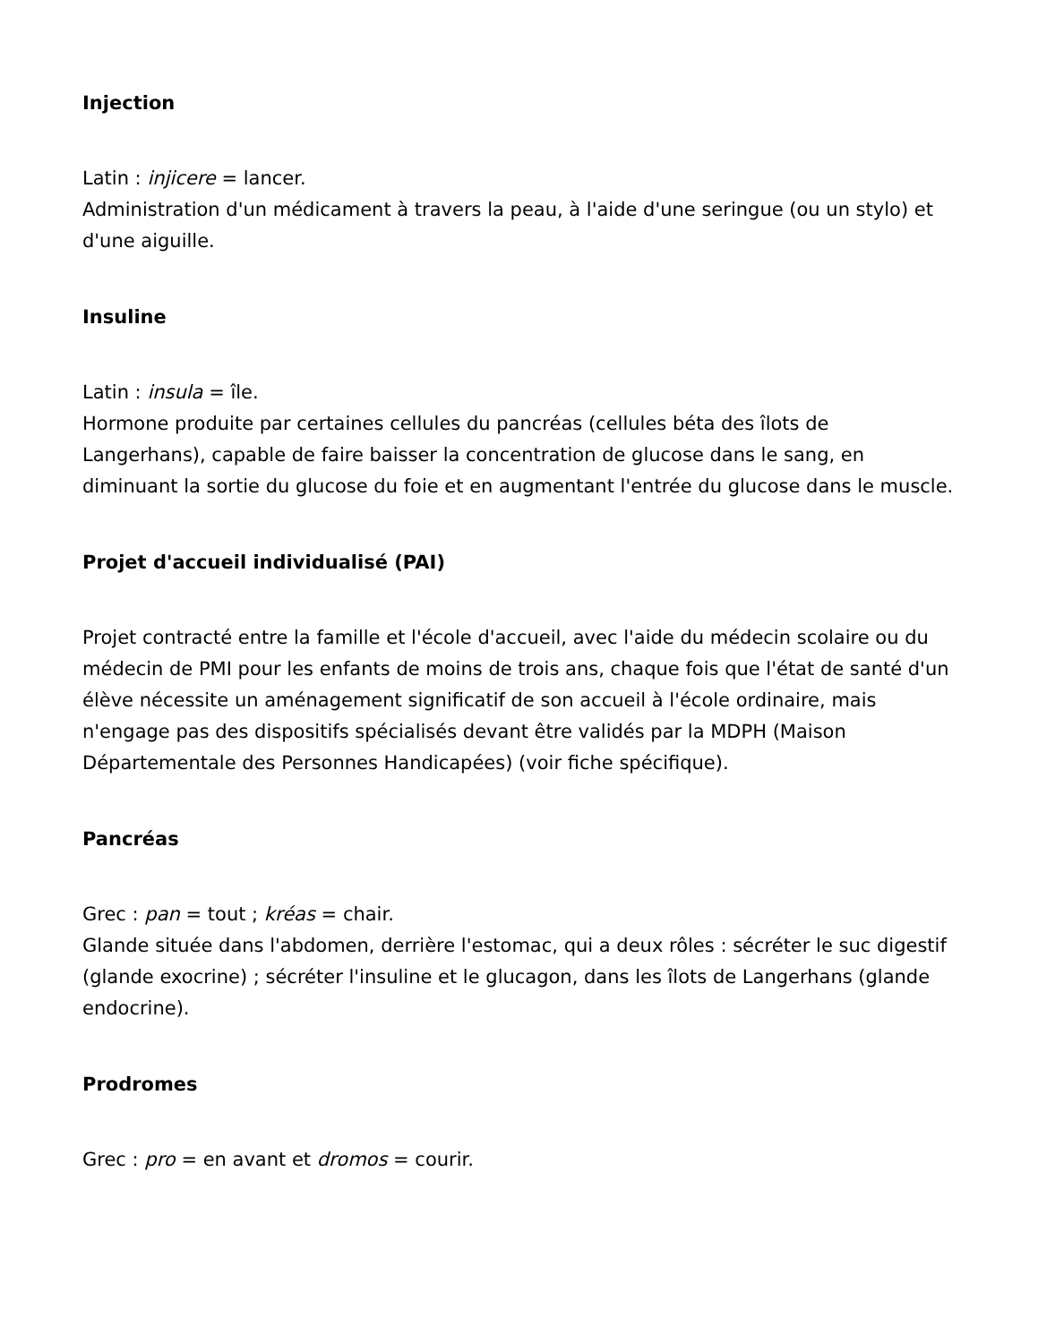Injection
Latin : injicere = lancer.
Administration d'un médicament à travers la peau, à l'aide d'une seringue (ou un stylo) et d'une aiguille.
Insuline
Latin : insula = île.
Hormone produite par certaines cellules du pancréas (cellules béta des îlots de Langerhans), capable de faire baisser la concentration de glucose dans le sang, en diminuant la sortie du glucose du foie et en augmentant l'entrée du glucose dans le muscle.
Projet d'accueil individualisé (PAI)
Projet contracté entre la famille et l'école d'accueil, avec l'aide du médecin scolaire ou du médecin de PMI pour les enfants de moins de trois ans, chaque fois que l'état de santé d'un élève nécessite un aménagement significatif de son accueil à l'école ordinaire, mais n'engage pas des dispositifs spécialisés devant être validés par la MDPH (Maison Départementale des Personnes Handicapées) (voir fiche spécifique).
Pancréas
Grec : pan = tout ; kréas = chair.
Glande située dans l'abdomen, derrière l'estomac, qui a deux rôles : sécréter le suc digestif (glande exocrine) ; sécréter l'insuline et le glucagon, dans les îlots de Langerhans (glande endocrine).
Prodromes
Grec : pro = en avant et dromos = courir.